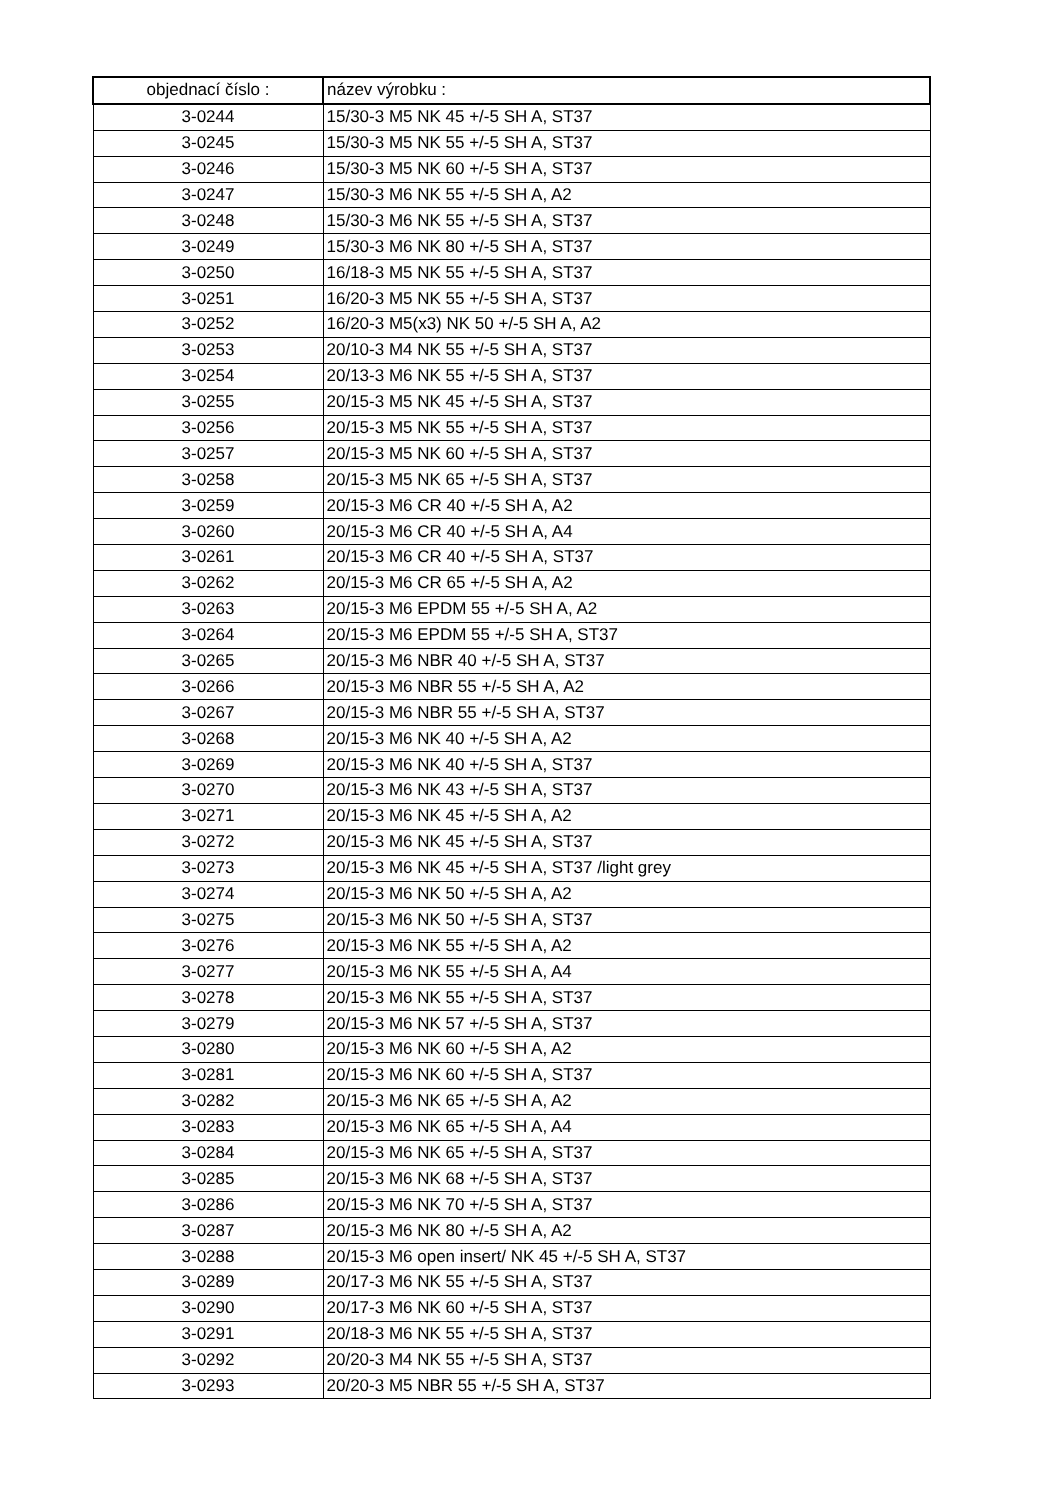| objednací číslo : | název výrobku : |
| --- | --- |
| 3-0244 | 15/30-3 M5 NK 45 +/-5 SH A, ST37 |
| 3-0245 | 15/30-3 M5 NK 55 +/-5 SH A, ST37 |
| 3-0246 | 15/30-3 M5 NK 60 +/-5 SH A, ST37 |
| 3-0247 | 15/30-3 M6 NK 55 +/-5 SH A, A2 |
| 3-0248 | 15/30-3 M6 NK 55 +/-5 SH A, ST37 |
| 3-0249 | 15/30-3 M6 NK 80 +/-5 SH A, ST37 |
| 3-0250 | 16/18-3 M5 NK 55 +/-5 SH A, ST37 |
| 3-0251 | 16/20-3 M5 NK 55 +/-5 SH A, ST37 |
| 3-0252 | 16/20-3 M5(x3) NK 50 +/-5 SH A, A2 |
| 3-0253 | 20/10-3 M4 NK 55 +/-5 SH A, ST37 |
| 3-0254 | 20/13-3 M6 NK 55 +/-5 SH A, ST37 |
| 3-0255 | 20/15-3 M5 NK 45 +/-5 SH A, ST37 |
| 3-0256 | 20/15-3 M5 NK 55 +/-5 SH A, ST37 |
| 3-0257 | 20/15-3 M5 NK 60 +/-5 SH A, ST37 |
| 3-0258 | 20/15-3 M5 NK 65 +/-5 SH A, ST37 |
| 3-0259 | 20/15-3 M6 CR 40 +/-5 SH A, A2 |
| 3-0260 | 20/15-3 M6 CR 40 +/-5 SH A, A4 |
| 3-0261 | 20/15-3 M6 CR 40 +/-5 SH A, ST37 |
| 3-0262 | 20/15-3 M6 CR 65 +/-5 SH A, A2 |
| 3-0263 | 20/15-3 M6 EPDM 55 +/-5 SH A, A2 |
| 3-0264 | 20/15-3 M6 EPDM 55 +/-5 SH A, ST37 |
| 3-0265 | 20/15-3 M6 NBR 40 +/-5 SH A, ST37 |
| 3-0266 | 20/15-3 M6 NBR 55 +/-5 SH A, A2 |
| 3-0267 | 20/15-3 M6 NBR 55 +/-5 SH A, ST37 |
| 3-0268 | 20/15-3 M6 NK 40 +/-5 SH A, A2 |
| 3-0269 | 20/15-3 M6 NK 40 +/-5 SH A, ST37 |
| 3-0270 | 20/15-3 M6 NK 43 +/-5 SH A, ST37 |
| 3-0271 | 20/15-3 M6 NK 45 +/-5 SH A, A2 |
| 3-0272 | 20/15-3 M6 NK 45 +/-5 SH A, ST37 |
| 3-0273 | 20/15-3 M6 NK 45 +/-5 SH A, ST37 /light grey |
| 3-0274 | 20/15-3 M6 NK 50 +/-5 SH A, A2 |
| 3-0275 | 20/15-3 M6 NK 50 +/-5 SH A, ST37 |
| 3-0276 | 20/15-3 M6 NK 55 +/-5 SH A, A2 |
| 3-0277 | 20/15-3 M6 NK 55 +/-5 SH A, A4 |
| 3-0278 | 20/15-3 M6 NK 55 +/-5 SH A, ST37 |
| 3-0279 | 20/15-3 M6 NK 57 +/-5 SH A, ST37 |
| 3-0280 | 20/15-3 M6 NK 60 +/-5 SH A, A2 |
| 3-0281 | 20/15-3 M6 NK 60 +/-5 SH A, ST37 |
| 3-0282 | 20/15-3 M6 NK 65 +/-5 SH A, A2 |
| 3-0283 | 20/15-3 M6 NK 65 +/-5 SH A, A4 |
| 3-0284 | 20/15-3 M6 NK 65 +/-5 SH A, ST37 |
| 3-0285 | 20/15-3 M6 NK 68 +/-5 SH A, ST37 |
| 3-0286 | 20/15-3 M6 NK 70 +/-5 SH A, ST37 |
| 3-0287 | 20/15-3 M6 NK 80 +/-5 SH A, A2 |
| 3-0288 | 20/15-3 M6 open insert/ NK 45 +/-5 SH A, ST37 |
| 3-0289 | 20/17-3 M6 NK 55 +/-5 SH A, ST37 |
| 3-0290 | 20/17-3 M6 NK 60 +/-5 SH A, ST37 |
| 3-0291 | 20/18-3 M6 NK 55 +/-5 SH A, ST37 |
| 3-0292 | 20/20-3 M4 NK 55 +/-5 SH A, ST37 |
| 3-0293 | 20/20-3 M5 NBR 55 +/-5 SH A, ST37 |